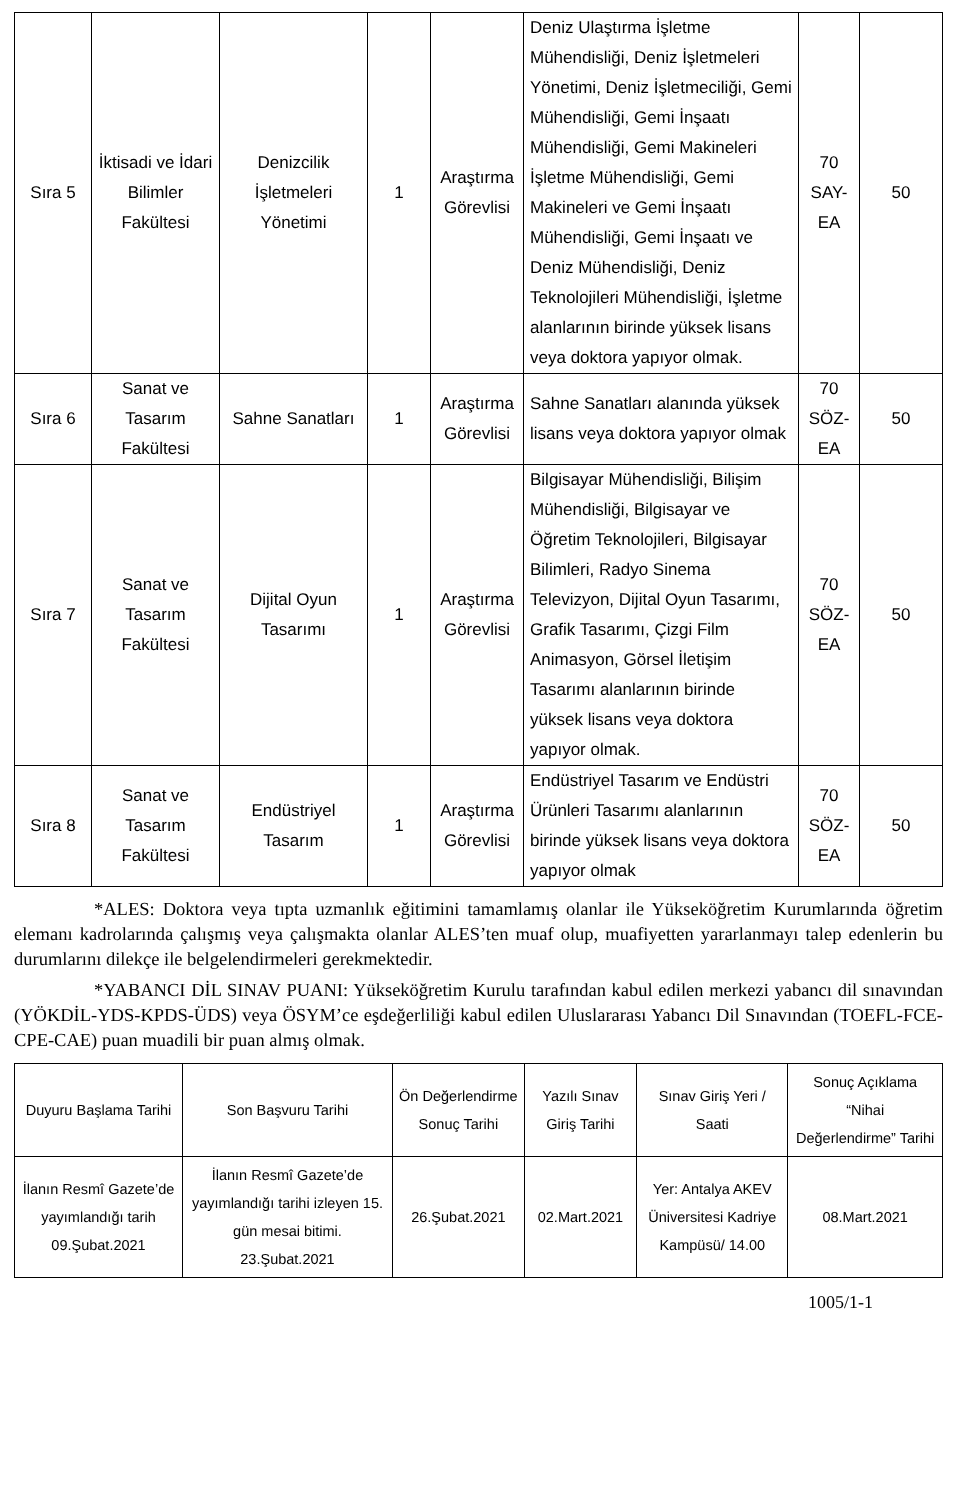| Sıra 5 | İktisadi ve İdari Bilimler Fakültesi | Denizcilik İşletmeleri Yönetimi | 1 | Araştırma Görevlisi | Deniz Ulaştırma İşletme Mühendisliği, Deniz İşletmeleri Yönetimi, Deniz İşletmeciliği, Gemi Mühendisliği, Gemi İnşaatı Mühendisliği, Gemi Makineleri İşletme Mühendisliği, Gemi Makineleri ve Gemi İnşaatı Mühendisliği, Gemi İnşaatı ve Deniz Mühendisliği, Deniz Teknolojileri Mühendisliği, İşletme alanlarının birinde yüksek lisans veya doktora yapıyor olmak. | 70 SAY-EA | 50 |
| Sıra 6 | Sanat ve Tasarım Fakültesi | Sahne Sanatları | 1 | Araştırma Görevlisi | Sahne Sanatları alanında yüksek lisans veya doktora yapıyor olmak | 70 SÖZ-EA | 50 |
| Sıra 7 | Sanat ve Tasarım Fakültesi | Dijital Oyun Tasarımı | 1 | Araştırma Görevlisi | Bilgisayar Mühendisliği, Bilişim Mühendisliği, Bilgisayar ve Öğretim Teknolojileri, Bilgisayar Bilimleri, Radyo Sinema Televizyon, Dijital Oyun Tasarımı, Grafik Tasarımı, Çizgi Film Animasyon, Görsel İletişim Tasarımı alanlarının birinde yüksek lisans veya doktora yapıyor olmak. | 70 SÖZ-EA | 50 |
| Sıra 8 | Sanat ve Tasarım Fakültesi | Endüstriyel Tasarım | 1 | Araştırma Görevlisi | Endüstriyel Tasarım ve Endüstri Ürünleri Tasarımı alanlarının birinde yüksek lisans veya doktora yapıyor olmak | 70 SÖZ-EA | 50 |
*ALES: Doktora veya tıpta uzmanlık eğitimini tamamlamış olanlar ile Yükseköğretim Kurumlarında öğretim elemanı kadrolarında çalışmış veya çalışmakta olanlar ALES’ten muaf olup, muafiyetten yararlanmayı talep edenlerin bu durumlarını dilekçe ile belgelendirmeleri gerekmektedir.
*YABANCI DİL SINAV PUANI: Yükseköğretim Kurulu tarafından kabul edilen merkezi yabancı dil sınavından (YÖKDİL-YDS-KPDS-ÜDS) veya ÖSYM’ce eşdeğerliliği kabul edilen Uluslararası Yabancı Dil Sınavından (TOEFL-FCE-CPE-CAE) puan muadili bir puan almış olmak.
| Duyuru Başlama Tarihi | Son Başvuru Tarihi | Ön Değerlendirme Sonuç Tarihi | Yazılı Sınav Giriş Tarihi | Sınav Giriş Yeri / Saati | Sonuç Açıklama “Nihai Değerlendirme” Tarihi |
| --- | --- | --- | --- | --- | --- |
| İlanın Resmî Gazete’de yayımlandığı tarih 09.Şubat.2021 | İlanın Resmî Gazete’de yayımlandığı tarihi izleyen 15. gün mesai bitimi. 23.Şubat.2021 | 26.Şubat.2021 | 02.Mart.2021 | Yer: Antalya AKEV Üniversitesi Kadriye Kampüsü/ 14.00 | 08.Mart.2021 |
1005/1-1